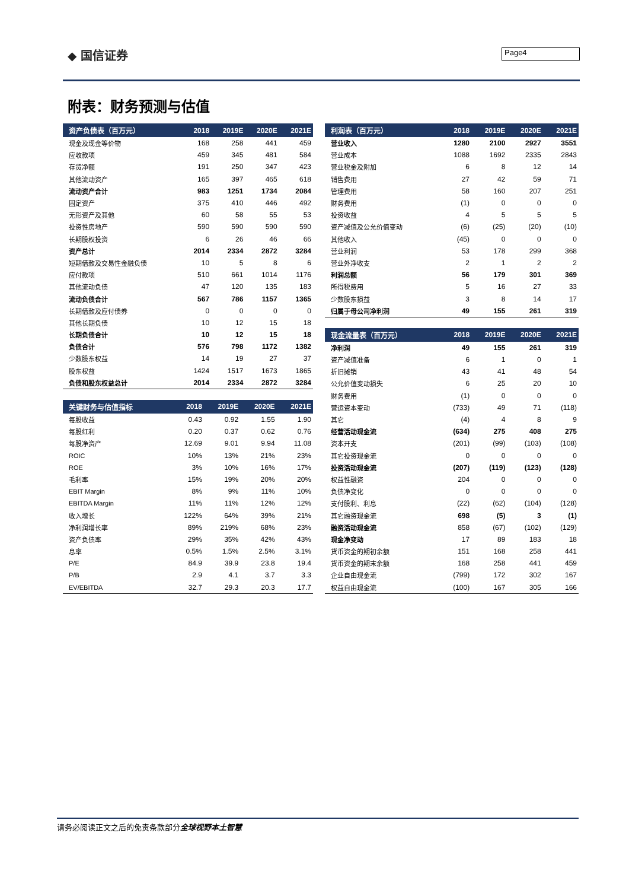◆ 国信证券 Page4
附表：财务预测与估值
| 资产负债表（百万元） | 2018 | 2019E | 2020E | 2021E |
| --- | --- | --- | --- | --- |
| 现金及现金等价物 | 168 | 258 | 441 | 459 |
| 应收款项 | 459 | 345 | 481 | 584 |
| 存货净额 | 191 | 250 | 347 | 423 |
| 其他流动资产 | 165 | 397 | 465 | 618 |
| 流动资产合计 | 983 | 1251 | 1734 | 2084 |
| 固定资产 | 375 | 410 | 446 | 492 |
| 无形资产及其他 | 60 | 58 | 55 | 53 |
| 投资性房地产 | 590 | 590 | 590 | 590 |
| 长期股权投资 | 6 | 26 | 46 | 66 |
| 资产总计 | 2014 | 2334 | 2872 | 3284 |
| 短期借款及交易性金融负债 | 10 | 5 | 8 | 6 |
| 应付款项 | 510 | 661 | 1014 | 1176 |
| 其他流动负债 | 47 | 120 | 135 | 183 |
| 流动负债合计 | 567 | 786 | 1157 | 1365 |
| 长期借款及应付债券 | 0 | 0 | 0 | 0 |
| 其他长期负债 | 10 | 12 | 15 | 18 |
| 长期负债合计 | 10 | 12 | 15 | 18 |
| 负债合计 | 576 | 798 | 1172 | 1382 |
| 少数股东权益 | 14 | 19 | 27 | 37 |
| 股东权益 | 1424 | 1517 | 1673 | 1865 |
| 负债和股东权益总计 | 2014 | 2334 | 2872 | 3284 |
| 关键财务与估值指标 | 2018 | 2019E | 2020E | 2021E |
| --- | --- | --- | --- | --- |
| 每股收益 | 0.43 | 0.92 | 1.55 | 1.90 |
| 每股红利 | 0.20 | 0.37 | 0.62 | 0.76 |
| 每股净资产 | 12.69 | 9.01 | 9.94 | 11.08 |
| ROIC | 10% | 13% | 21% | 23% |
| ROE | 3% | 10% | 16% | 17% |
| 毛利率 | 15% | 19% | 20% | 20% |
| EBIT Margin | 8% | 9% | 11% | 10% |
| EBITDA Margin | 11% | 11% | 12% | 12% |
| 收入增长 | 122% | 64% | 39% | 21% |
| 净利润增长率 | 89% | 219% | 68% | 23% |
| 资产负债率 | 29% | 35% | 42% | 43% |
| 息率 | 0.5% | 1.5% | 2.5% | 3.1% |
| P/E | 84.9 | 39.9 | 23.8 | 19.4 |
| P/B | 2.9 | 4.1 | 3.7 | 3.3 |
| EV/EBITDA | 32.7 | 29.3 | 20.3 | 17.7 |
| 利润表（百万元） | 2018 | 2019E | 2020E | 2021E |
| --- | --- | --- | --- | --- |
| 营业收入 | 1280 | 2100 | 2927 | 3551 |
| 营业成本 | 1088 | 1692 | 2335 | 2843 |
| 营业税金及附加 | 6 | 8 | 12 | 14 |
| 销售费用 | 27 | 42 | 59 | 71 |
| 管理费用 | 58 | 160 | 207 | 251 |
| 财务费用 | (1) | 0 | 0 | 0 |
| 投资收益 | 4 | 5 | 5 | 5 |
| 资产减值及公允价值变动 | (6) | (25) | (20) | (10) |
| 其他收入 | (45) | 0 | 0 | 0 |
| 营业利润 | 53 | 178 | 299 | 368 |
| 营业外净收支 | 2 | 1 | 2 | 2 |
| 利润总额 | 56 | 179 | 301 | 369 |
| 所得税费用 | 5 | 16 | 27 | 33 |
| 少数股东损益 | 3 | 8 | 14 | 17 |
| 归属于母公司净利润 | 49 | 155 | 261 | 319 |
| 现金流量表（百万元） | 2018 | 2019E | 2020E | 2021E |
| --- | --- | --- | --- | --- |
| 净利润 | 49 | 155 | 261 | 319 |
| 资产减值准备 | 6 | 1 | 0 | 1 |
| 折旧摊销 | 43 | 41 | 48 | 54 |
| 公允价值变动损失 | 6 | 25 | 20 | 10 |
| 财务费用 | (1) | 0 | 0 | 0 |
| 营运资本变动 | (733) | 49 | 71 | (118) |
| 其它 | (4) | 4 | 8 | 9 |
| 经营活动现金流 | (634) | 275 | 408 | 275 |
| 资本开支 | (201) | (99) | (103) | (108) |
| 其它投资现金流 | 0 | 0 | 0 | 0 |
| 投资活动现金流 | (207) | (119) | (123) | (128) |
| 权益性融资 | 204 | 0 | 0 | 0 |
| 负债净变化 | 0 | 0 | 0 | 0 |
| 支付股利、利息 | (22) | (62) | (104) | (128) |
| 其它融资现金流 | 698 | (5) | 3 | (1) |
| 融资活动现金流 | 858 | (67) | (102) | (129) |
| 现金净变动 | 17 | 89 | 183 | 18 |
| 货币资金的期初余额 | 151 | 168 | 258 | 441 |
| 货币资金的期末余额 | 168 | 258 | 441 | 459 |
| 企业自由现金流 | (799) | 172 | 302 | 167 |
| 权益自由现金流 | (100) | 167 | 305 | 166 |
请务必阅读正文之后的免责条款部分全球视野本土智慧